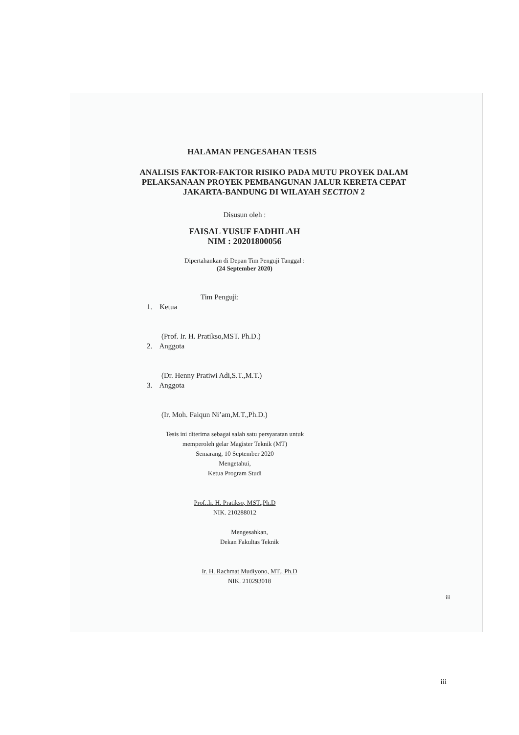HALAMAN PENGESAHAN TESIS
ANALISIS FAKTOR-FAKTOR RISIKO PADA MUTU PROYEK DALAM PELAKSANAAN PROYEK PEMBANGUNAN JALUR KERETA CEPAT JAKARTA-BANDUNG DI WILAYAH SECTION 2
Disusun oleh :
FAISAL YUSUF FADHILAH
NIM : 20201800056
Dipertahankan di Depan Tim Penguji Tanggal :
(24 September 2020)
Tim Penguji:
1. Ketua
(Prof. Ir. H. Pratikso,MST. Ph.D.)
2. Anggota
(Dr. Henny Pratiwi Adi,S.T.,M.T.)
3. Anggota
(Ir. Moh. Faiqun Ni’am,M.T.,Ph.D.)
Tesis ini diterima sebagai salah satu persyaratan untuk
memperoleh gelar Magister Teknik (MT)
Semarang, 10 September 2020
Mengetahui,
Ketua Program Studi
Prof..Ir. H. Pratikso, MST.,Ph.D
NIK. 210288012
Mengesahkan,
Dekan Fakultas Teknik
Ir. H. Rachmat Mudiyono, MT., Ph.D
NIK. 210293018
iii
iii